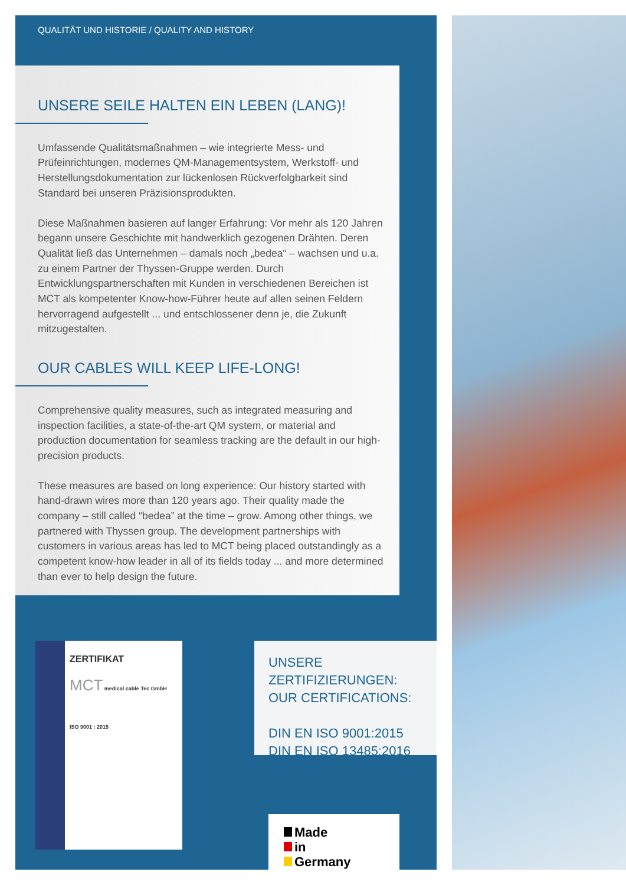QUALITÄT UND HISTORIE / QUALITY AND HISTORY
UNSERE SEILE HALTEN EIN LEBEN (LANG)!
Umfassende Qualitätsmaßnahmen – wie integrierte Mess- und Prüfeinrichtungen, modernes QM-Managementsystem, Werkstoff- und Herstellungsdokumentation zur lückenlosen Rückverfolgbarkeit sind Standard bei unseren Präzisionsprodukten.
Diese Maßnahmen basieren auf langer Erfahrung: Vor mehr als 120 Jahren begann unsere Geschichte mit handwerklich gezogenen Drähten. Deren Qualität ließ das Unternehmen – damals noch „bedea“ – wachsen und u.a. zu einem Partner der Thyssen-Gruppe werden. Durch Entwicklungspartnerschaften mit Kunden in verschiedenen Bereichen ist MCT als kompetenter Know-how-Führer heute auf allen seinen Feldern hervorragend aufgestellt ... und entschlossener denn je, die Zukunft mitzugestalten.
OUR CABLES WILL KEEP LIFE-LONG!
Comprehensive quality measures, such as integrated measuring and inspection facilities, a state-of-the-art QM system, or material and production documentation for seamless tracking are the default in our high-precision products.
These measures are based on long experience: Our history started with hand-drawn wires more than 120 years ago. Their quality made the company – still called “bedea” at the time – grow. Among other things, we partnered with Thyssen group. The development partnerships with customers in various areas has led to MCT being placed outstandingly as a competent know-how leader in all of its fields today ... and more determined than ever to help design the future.
ZERTIFIKAT
MCT medical cable Tec GmbH
ISO 9001 : 2015
UNSERE ZERTIFIZIERUNGEN:
OUR CERTIFICATIONS:
DIN EN ISO 9001:2015
DIN EN ISO 13485:2016
Made
in
Germany